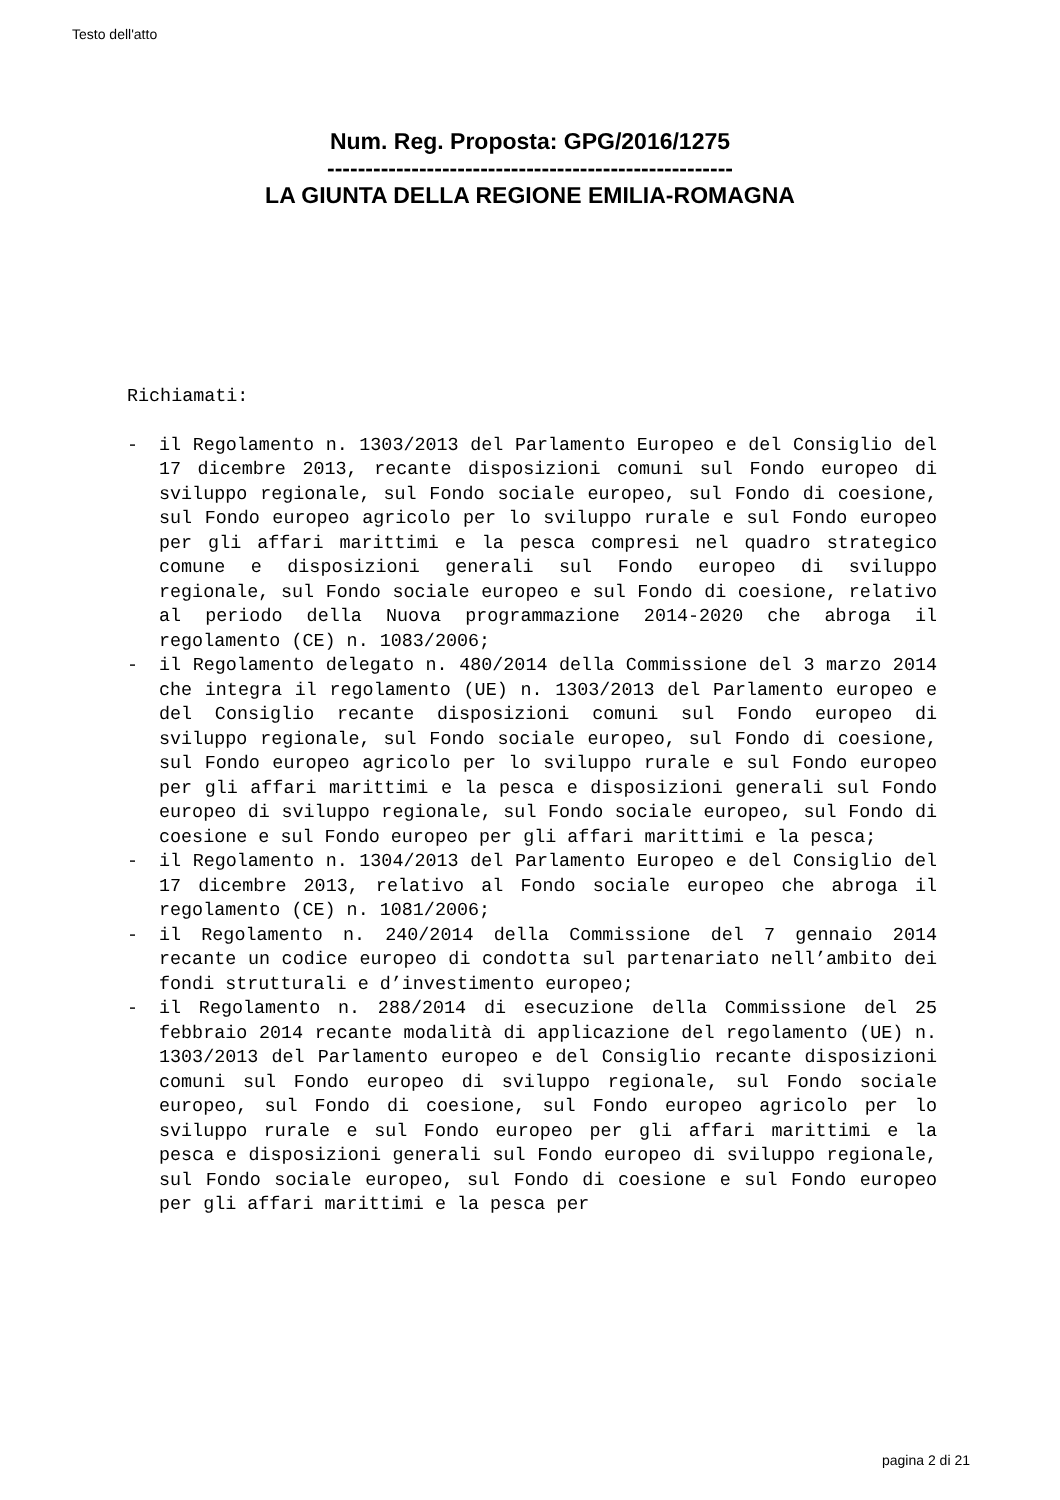Testo dell'atto
Num. Reg. Proposta: GPG/2016/1275
-----------------------------------------------------
LA GIUNTA DELLA REGIONE EMILIA-ROMAGNA
Richiamati:
- il Regolamento n. 1303/2013 del Parlamento Europeo e del Consiglio del 17 dicembre 2013, recante disposizioni comuni sul Fondo europeo di sviluppo regionale, sul Fondo sociale europeo, sul Fondo di coesione, sul Fondo europeo agricolo per lo sviluppo rurale e sul Fondo europeo per gli affari marittimi e la pesca compresi nel quadro strategico comune e disposizioni generali sul Fondo europeo di sviluppo regionale, sul Fondo sociale europeo e sul Fondo di coesione, relativo al periodo della Nuova programmazione 2014-2020 che abroga il regolamento (CE) n. 1083/2006;
- il Regolamento delegato n. 480/2014 della Commissione del 3 marzo 2014 che integra il regolamento (UE) n. 1303/2013 del Parlamento europeo e del Consiglio recante disposizioni comuni sul Fondo europeo di sviluppo regionale, sul Fondo sociale europeo, sul Fondo di coesione, sul Fondo europeo agricolo per lo sviluppo rurale e sul Fondo europeo per gli affari marittimi e la pesca e disposizioni generali sul Fondo europeo di sviluppo regionale, sul Fondo sociale europeo, sul Fondo di coesione e sul Fondo europeo per gli affari marittimi e la pesca;
- il Regolamento n. 1304/2013 del Parlamento Europeo e del Consiglio del 17 dicembre 2013, relativo al Fondo sociale europeo che abroga il regolamento (CE) n. 1081/2006;
- il Regolamento n. 240/2014 della Commissione del 7 gennaio 2014 recante un codice europeo di condotta sul partenariato nell’ambito dei fondi strutturali e d’investimento europeo;
- il Regolamento n. 288/2014 di esecuzione della Commissione del 25 febbraio 2014 recante modalità di applicazione del regolamento (UE) n. 1303/2013 del Parlamento europeo e del Consiglio recante disposizioni comuni sul Fondo europeo di sviluppo regionale, sul Fondo sociale europeo, sul Fondo di coesione, sul Fondo europeo agricolo per lo sviluppo rurale e sul Fondo europeo per gli affari marittimi e la pesca e disposizioni generali sul Fondo europeo di sviluppo regionale, sul Fondo sociale europeo, sul Fondo di coesione e sul Fondo europeo per gli affari marittimi e la pesca per
pagina 2 di 21